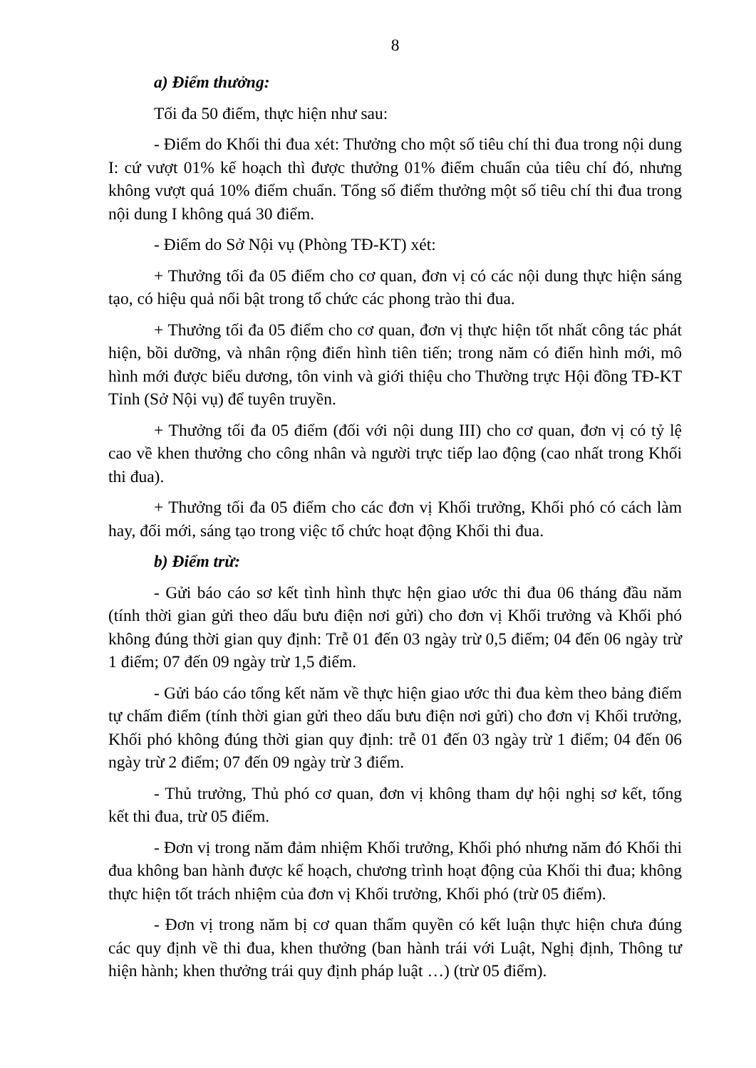8
a) Điểm thưởng:
Tối đa 50 điểm, thực hiện như sau:
- Điểm do Khối thi đua xét: Thưởng cho một số tiêu chí thi đua trong nội dung I: cứ vượt 01% kế hoạch thì được thưởng 01% điểm chuẩn của tiêu chí đó, nhưng không vượt quá 10% điểm chuẩn. Tổng số điểm thưởng một số tiêu chí thi đua trong nội dung I không quá 30 điểm.
- Điểm do Sở Nội vụ (Phòng TĐ-KT) xét:
+ Thưởng tối đa 05 điểm cho cơ quan, đơn vị có các nội dung thực hiện sáng tạo, có hiệu quả nổi bật trong tổ chức các phong trào thi đua.
+ Thưởng tối đa 05 điểm cho cơ quan, đơn vị thực hiện tốt nhất công tác phát hiện, bồi dưỡng, và nhân rộng điển hình tiên tiến; trong năm có điển hình mới, mô hình mới được biểu dương, tôn vinh và giới thiệu cho Thường trực Hội đồng TĐ-KT Tỉnh (Sở Nội vụ) để tuyên truyền.
+ Thưởng tối đa 05 điểm (đối với nội dung III) cho cơ quan, đơn vị có tỷ lệ cao về khen thưởng cho công nhân và người trực tiếp lao động (cao nhất trong Khối thi đua).
+ Thưởng tối đa 05 điểm cho các đơn vị Khối trưởng, Khối phó có cách làm hay, đổi mới, sáng tạo trong việc tổ chức hoạt động Khối thi đua.
b) Điểm trừ:
- Gửi báo cáo sơ kết tình hình thực hện giao ước thi đua 06 tháng đầu năm (tính thời gian gửi theo dấu bưu điện nơi gửi) cho đơn vị Khối trưởng và Khối phó không đúng thời gian quy định: Trễ 01 đến 03 ngày trừ 0,5 điểm; 04 đến 06 ngày trừ 1 điểm; 07 đến 09 ngày trừ 1,5 điểm.
- Gửi báo cáo tổng kết năm về thực hiện giao ước thi đua kèm theo bảng điểm tự chấm điểm (tính thời gian gửi theo dấu bưu điện nơi gửi) cho đơn vị Khối trưởng, Khối phó không đúng thời gian quy định: trễ 01 đến 03 ngày trừ 1 điểm; 04 đến 06 ngày trừ 2 điểm; 07 đến 09 ngày trừ 3 điểm.
- Thủ trưởng, Thủ phó cơ quan, đơn vị không tham dự hội nghị sơ kết, tổng kết thi đua, trừ 05 điểm.
- Đơn vị trong năm đảm nhiệm Khối trưởng, Khối phó nhưng năm đó Khối thi đua không ban hành được kế hoạch, chương trình hoạt động của Khối thi đua; không thực hiện tốt trách nhiệm của đơn vị Khối trưởng, Khối phó (trừ 05 điểm).
- Đơn vị trong năm bị cơ quan thẩm quyền có kết luận thực hiện chưa đúng các quy định về thi đua, khen thưởng (ban hành trái với Luật, Nghị định, Thông tư hiện hành; khen thưởng trái quy định pháp luật …) (trừ 05 điểm).